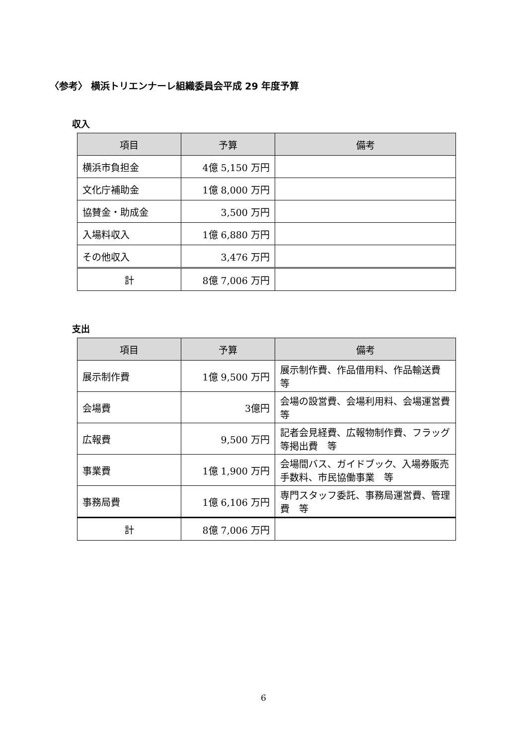〈参考〉 横浜トリエンナーレ組織委員会平成 29 年度予算
収入
| 項目 | 予算 | 備考 |
| --- | --- | --- |
| 横浜市負担金 | 4億 5,150 万円 | |
| 文化庁補助金 | 1億 8,000 万円 | |
| 協賛金・助成金 | 3,500 万円 | |
| 入場料収入 | 1億 6,880 万円 | |
| その他収入 | 3,476 万円 | |
| 計 | 8億 7,006 万円 | |
支出
| 項目 | 予算 | 備考 |
| --- | --- | --- |
| 展示制作費 | 1億 9,500 万円 | 展示制作費、作品借用料、作品輸送費 等 |
| 会場費 | 3億円 | 会場の設営費、会場利用料、会場運営費 等 |
| 広報費 | 9,500 万円 | 記者会見経費、広報物制作費、フラッグ等掲出費 等 |
| 事業費 | 1億 1,900 万円 | 会場間バス、ガイドブック、入場券販売手数料、市民協働事業 等 |
| 事務局費 | 1億 6,106 万円 | 専門スタッフ委託、事務局運営費、管理費 等 |
| 計 | 8億 7,006 万円 | |
6